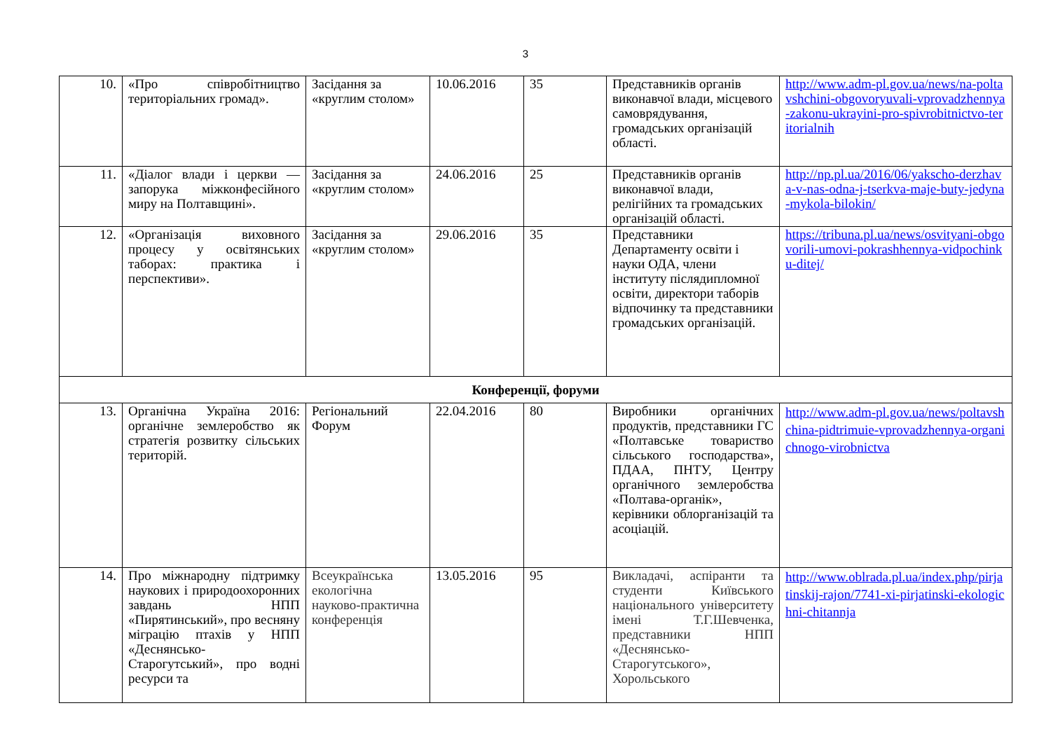3
| 10. | «Про співробітництво територіальних громад». | Засідання за «круглим столом» | 10.06.2016 | 35 | Представників органів виконавчої влади, місцевого самоврядування, громадських організацій області. | http://www.adm-pl.gov.ua/news/na-poltavshchini-obgovoryuvali-vprovadzhennya-zakonu-ukrayini-pro-spivrobitnictvo-teritorialnih |
| 11. | «Діалог влади і церкви — запорука міжконфесійного миру на Полтавщині». | Засідання за «круглим столом» | 24.06.2016 | 25 | Представників органів виконавчої влади, релігійних та громадських організацій області. | http://np.pl.ua/2016/06/yakscho-derzhava-v-nas-odna-j-tserkva-maje-buty-jedyna-mykola-bilokin/ |
| 12. | «Організація виховного процесу у освітянських таборах: практика і перспективи». | Засідання за «круглим столом» | 29.06.2016 | 35 | Представники Департаменту освіти і науки ОДА, члени інституту післядипломної освіти, директори таборів відпочинку та представники громадських організацій. | https://tribuna.pl.ua/news/osvityani-obgovorili-umovi-pokrashhennya-vidpochinku-ditej/ |
| Конференції, форуми | | | | | | |
| 13. | Органічна Україна 2016: органічне землеробство як стратегія розвитку сільських територій. | Регіональний Форум | 22.04.2016 | 80 | Виробники органічних продуктів, представники ГС «Полтавське товариство сільського господарства», ПДАА, ПНТУ, Центру органічного землеробства «Полтава-органік», керівники облорганізацій та асоціацій. | http://www.adm-pl.gov.ua/news/poltavshchina-pidtrimuie-vprovadzhennya-organichnogo-virobnictva |
| 14. | Про міжнародну підтримку наукових і природоохоронних завдань НПП «Пирятинський», про весняну міграцію птахів у НПП «Деснянсько-Старогутський», про водні ресурси та | Всеукраїнська екологічна науково-практична конференція | 13.05.2016 | 95 | Викладачі, аспіранти та студенти Київського національного університету імені Т.Г.Шевченка, представники НПП «Деснянсько-Старогутського», Хорольського | http://www.oblrada.pl.ua/index.php/pirjatinskij-rajon/7741-xi-pirjatinski-ekologichni-chitannja |